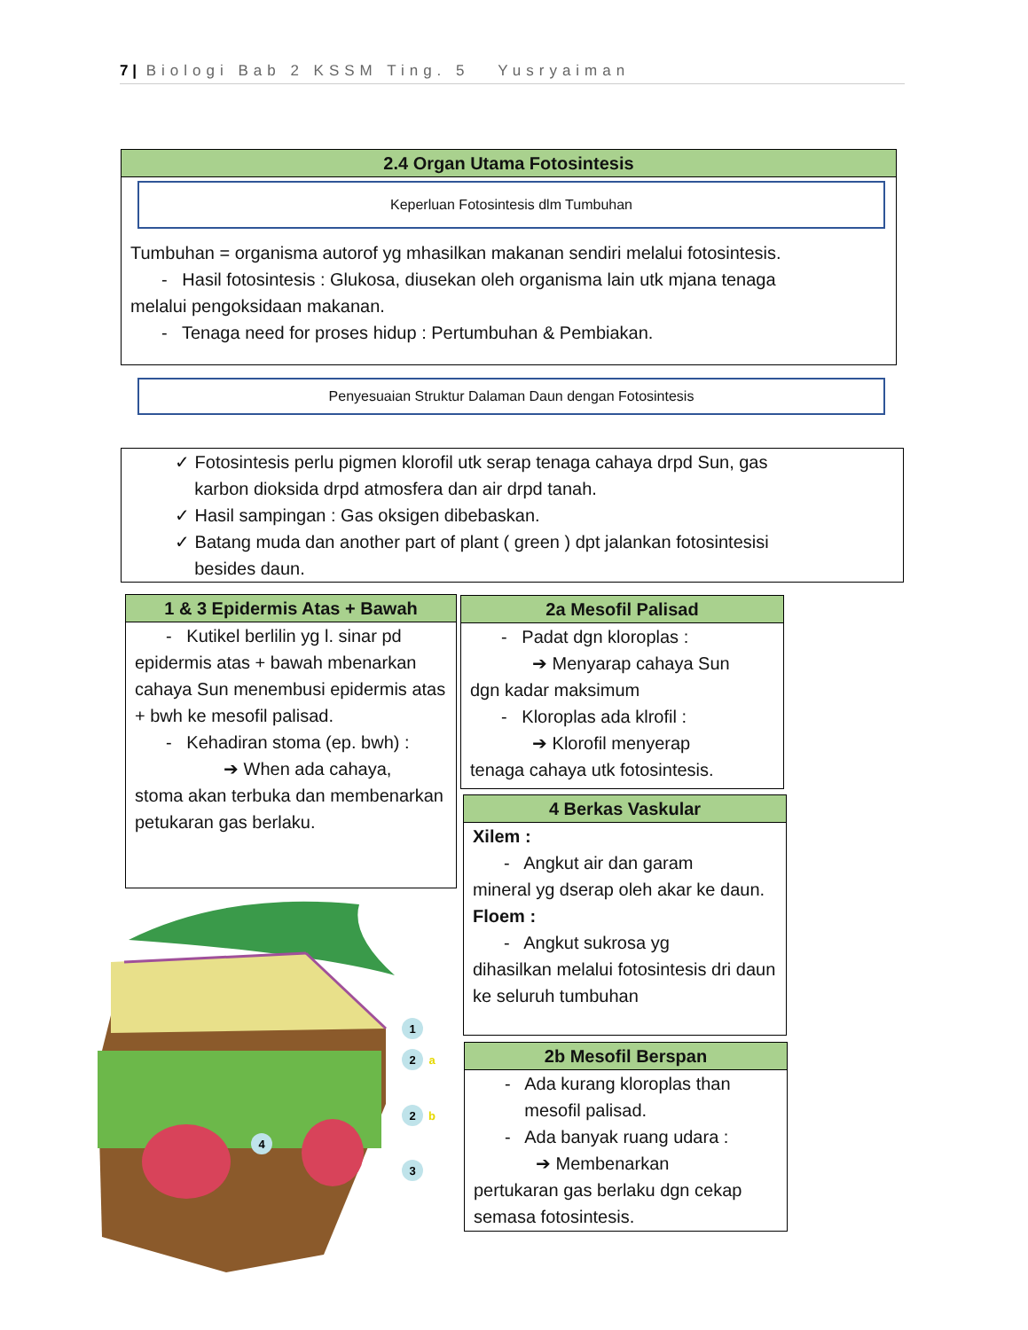7 | Biologi Bab 2 KSSM Ting. 5 Yusryaiman
2.4 Organ Utama Fotosintesis
Keperluan Fotosintesis dlm Tumbuhan
Tumbuhan = organisma autorof yg mhasilkan makanan sendiri melalui fotosintesis.
- Hasil fotosintesis : Glukosa, diusekan oleh organisma lain utk mjana tenaga
melalui pengoksidaan makanan.
- Tenaga need for proses hidup : Pertumbuhan & Pembiakan.
Penyesuaian Struktur Dalaman Daun dengan Fotosintesis
✓ Fotosintesis perlu pigmen klorofil utk serap tenaga cahaya drpd Sun, gas
karbon dioksida drpd atmosfera dan air drpd tanah.
✓ Hasil sampingan : Gas oksigen dibebaskan.
✓ Batang muda dan another part of plant ( green ) dpt jalankan fotosintesisi
besides daun.
1 & 3 Epidermis Atas + Bawah
- Kutikel berlilin yg l. sinar pd
epidermis atas + bawah mbenarkan cahaya Sun menembusi epidermis atas + bwh ke mesofil palisad.
- Kehadiran stoma (ep. bwh) :
➔ When ada cahaya,
stoma akan terbuka dan membenarkan petukaran gas berlaku.
2a Mesofil Palisad
- Padat dgn kloroplas :
➔ Menyarap cahaya Sun
dgn kadar maksimum
- Kloroplas ada klrofil :
➔ Klorofil menyerap
tenaga cahaya utk fotosintesis.
4 Berkas Vaskular
Xilem :
- Angkut air dan garam
mineral yg dserap oleh akar ke daun.
Floem :
- Angkut sukrosa yg
dihasilkan melalui fotosintesis dri daun ke seluruh tumbuhan
2b Mesofil Berspan
- Ada kurang kloroplas than
mesofil palisad.
- Ada banyak ruang udara :
➔ Membenarkan
pertukaran gas berlaku dgn cekap semasa fotosintesis.
1
2
a
2
b
4
3